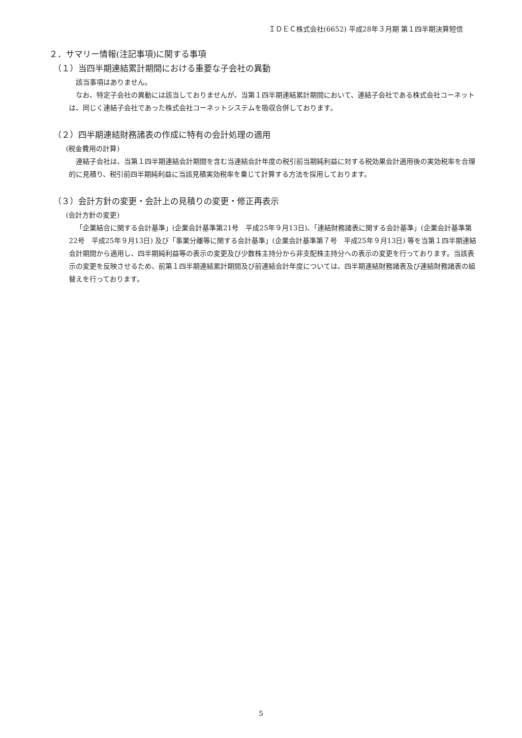ＩＤＥＣ株式会社(6652) 平成28年３月期 第１四半期決算短信
２．サマリー情報(注記事項)に関する事項
（１）当四半期連結累計期間における重要な子会社の異動
該当事項はありません。
なお、特定子会社の異動には該当しておりませんが、当第１四半期連結累計期間において、連結子会社である株式会社コーネットは、同じく連結子会社であった株式会社コーネットシステムを吸収合併しております。
（２）四半期連結財務諸表の作成に特有の会計処理の適用
(税金費用の計算)
連結子会社は、当第１四半期連結会計期間を含む当連結会計年度の税引前当期純利益に対する税効果会計適用後の実効税率を合理的に見積り、税引前四半期純利益に当該見積実効税率を乗じて計算する方法を採用しております。
（３）会計方針の変更・会計上の見積りの変更・修正再表示
(会計方針の変更)
「企業結合に関する会計基準」(企業会計基準第21号　平成25年９月13日)、「連結財務諸表に関する会計基準」(企業会計基準第22号　平成25年９月13日) 及び「事業分離等に関する会計基準」(企業会計基準第７号　平成25年９月13日) 等を当第１四半期連結会計期間から適用し、四半期純利益等の表示の変更及び少数株主持分から非支配株主持分への表示の変更を行っております。当該表示の変更を反映させるため、前第１四半期連結累計期間及び前連結会計年度については、四半期連結財務諸表及び連結財務諸表の組替えを行っております。
5